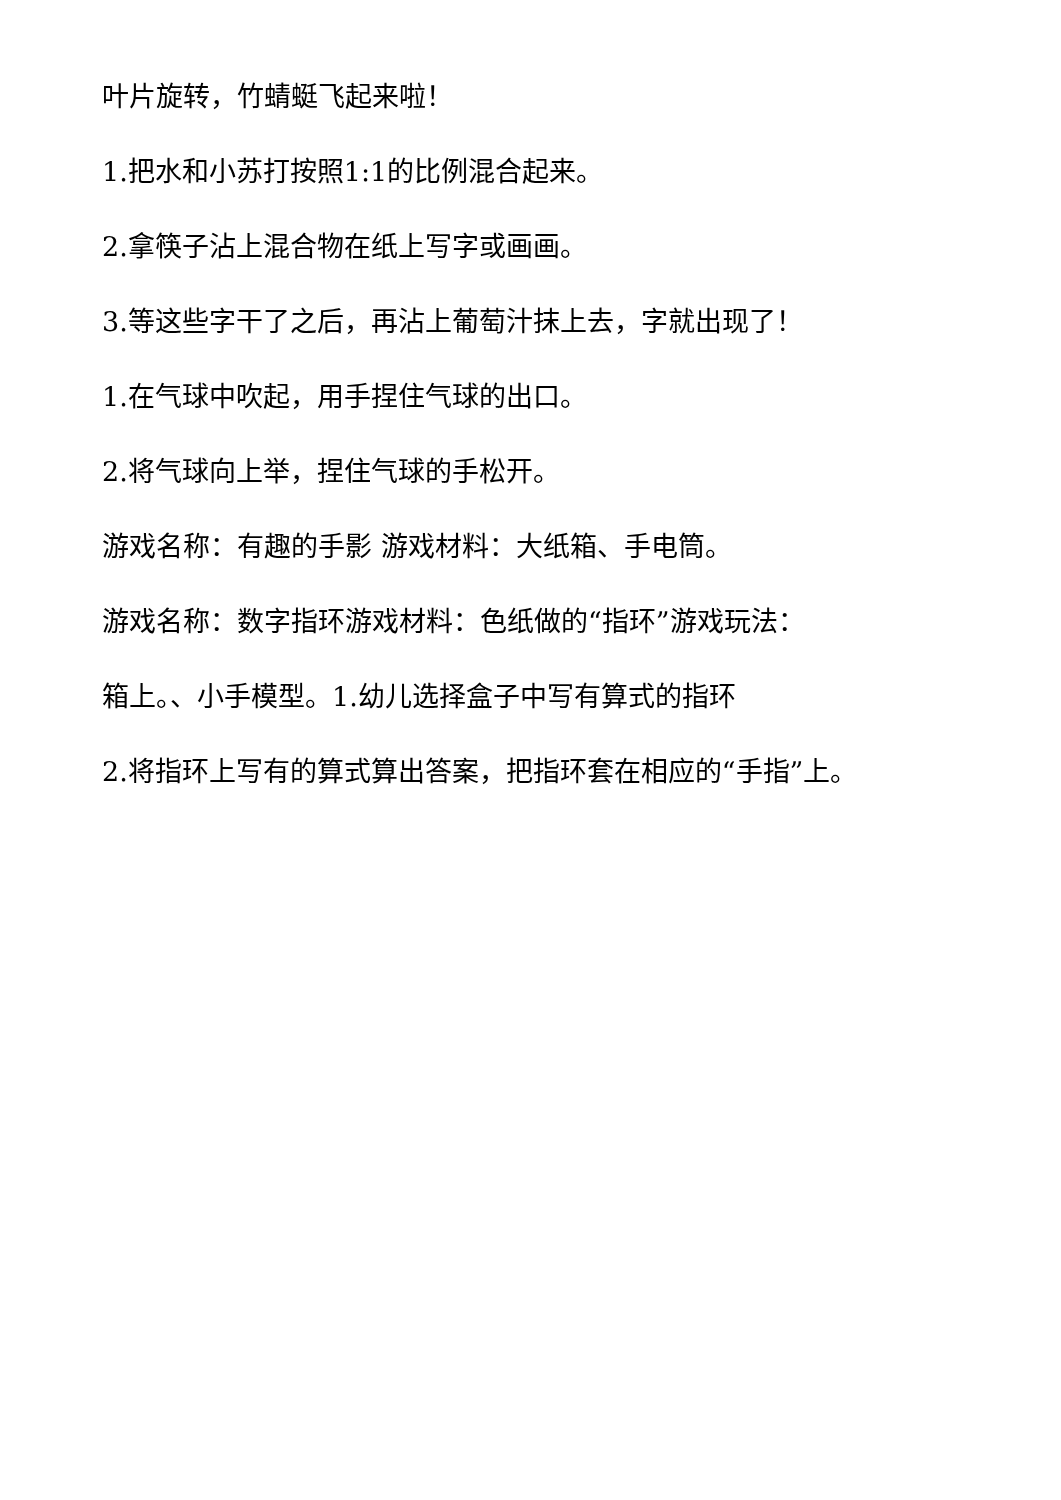叶片旋转，竹蜻蜓飞起来啦！
1.把水和小苏打按照1:1的比例混合起来。
2.拿筷子沾上混合物在纸上写字或画画。
3.等这些字干了之后，再沾上葡萄汁抹上去，字就出现了！
1.在气球中吹起，用手捏住气球的出口。
2.将气球向上举，捏住气球的手松开。
游戏名称：有趣的手影 游戏材料：大纸箱、手电筒。
游戏名称：数字指环游戏材料：色纸做的“指环”游戏玩法：
箱上。、小手模型。1.幼儿选择盒子中写有算式的指环
2.将指环上写有的算式算出答案，把指环套在相应的“手指”上。